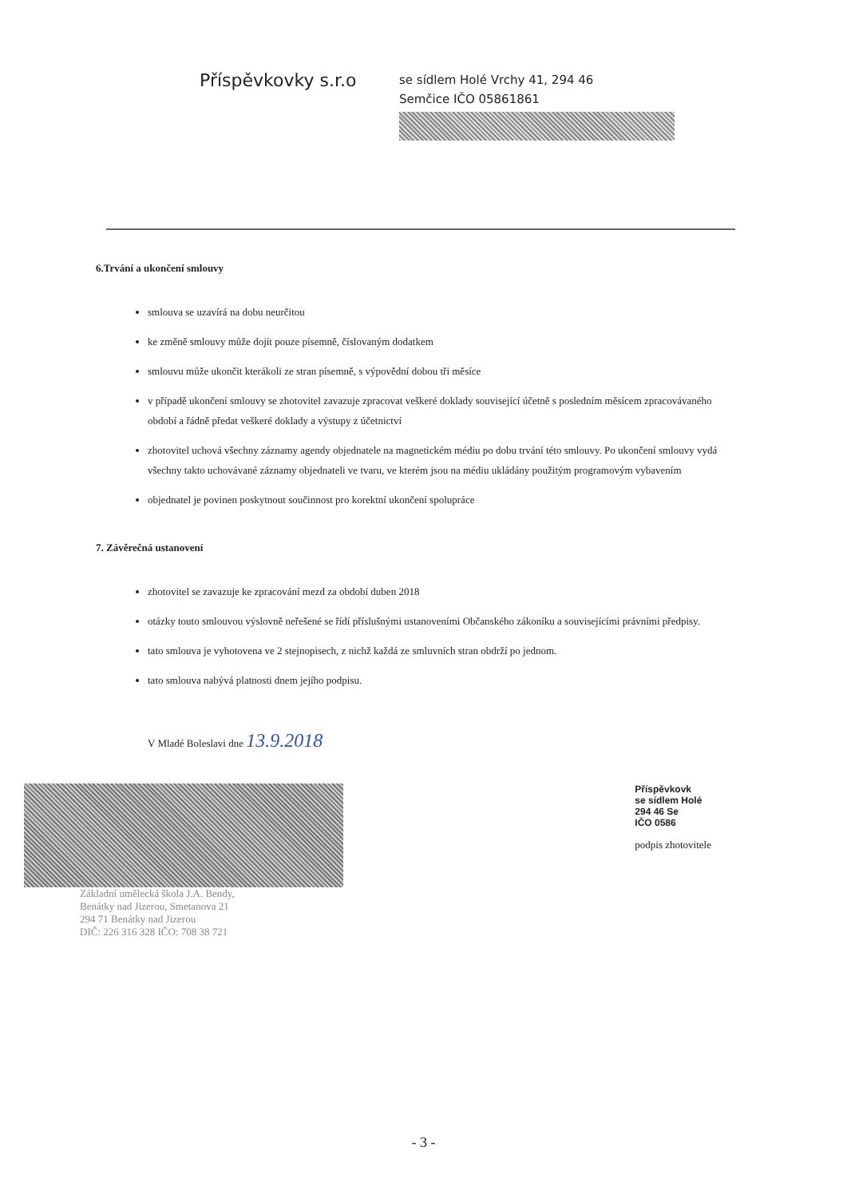Příspěvkovky s.r.o
se sídlem Holé Vrchy 41, 294 46
Semčice IČO 05861861
6.Trvání a ukončení smlouvy
smlouva se uzavírá na dobu neurčitou
ke změně smlouvy může dojít pouze písemně, číslovaným dodatkem
smlouvu může ukončit kterákoli ze stran písemně, s výpovědní dobou tři měsíce
v případě ukončení smlouvy se zhotovitel zavazuje zpracovat veškeré doklady související účetně s posledním měsícem zpracovávaného období a řádně předat veškeré doklady a výstupy z účetnictví
zhotovitel uchová všechny záznamy agendy objednatele na magnetickém médiu po dobu trvání této smlouvy. Po ukončení smlouvy vydá všechny takto uchovávané záznamy objednateli ve tvaru, ve kterém jsou na médiu ukládány použitým programovým vybavením
objednatel je povinen poskytnout součinnost pro korektní ukončení spolupráce
7. Závěrečná ustanovení
zhotovitel se zavazuje ke zpracování mezd za období duben 2018
otázky touto smlouvou výslovně neřešené se řídí příslušnými ustanoveními Občanského zákoníku a souvisejícími právními předpisy.
tato smlouva je vyhotovena ve 2 stejnopisech, z nichž každá ze smluvních stran obdrží po jednom.
tato smlouva nabývá platnosti dnem jejího podpisu.
V Mladé Boleslavi dne 13.9.2018
Základní umělecká škola J.A. Bendy,
Benátky nad Jizerou, Smetanova 21
294 71 Benátky nad Jizerou
DIČ: 226 316 328 IČO: 708 38 721
Příspěvkovk
se sídlem Holé
294 46 Se
IČO 0586
podpis zhotovitele
- 3 -